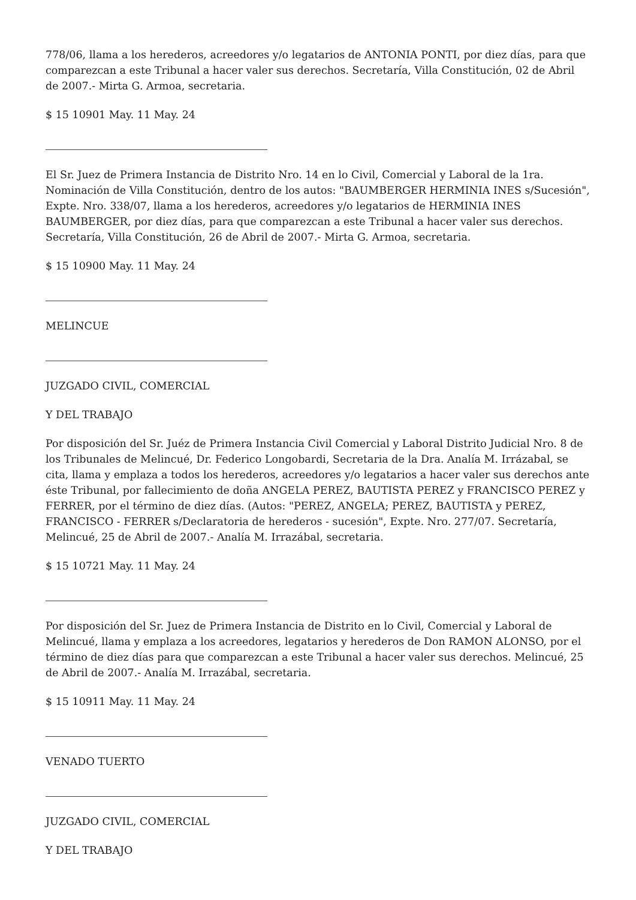778/06, llama a los herederos, acreedores y/o legatarios de ANTONIA PONTI, por diez días, para que comparezcan a este Tribunal a hacer valer sus derechos. Secretaría, Villa Constitución, 02 de Abril de 2007.- Mirta G. Armoa, secretaria.
$ 15 10901 May. 11 May. 24
El Sr. Juez de Primera Instancia de Distrito Nro. 14 en lo Civil, Comercial y Laboral de la 1ra. Nominación de Villa Constitución, dentro de los autos: "BAUMBERGER HERMINIA INES s/Sucesión", Expte. Nro. 338/07, llama a los herederos, acreedores y/o legatarios de HERMINIA INES BAUMBERGER, por diez días, para que comparezcan a este Tribunal a hacer valer sus derechos. Secretaría, Villa Constitución, 26 de Abril de 2007.- Mirta G. Armoa, secretaria.
$ 15 10900 May. 11 May. 24
MELINCUE
JUZGADO CIVIL, COMERCIAL
Y DEL TRABAJO
Por disposición del Sr. Juéz de Primera Instancia Civil Comercial y Laboral Distrito Judicial Nro. 8 de los Tribunales de Melincué, Dr. Federico Longobardi, Secretaria de la Dra. Analía M. Irrázabal, se cita, llama y emplaza a todos los herederos, acreedores y/o legatarios a hacer valer sus derechos ante éste Tribunal, por fallecimiento de doña ANGELA PEREZ, BAUTISTA PEREZ y FRANCISCO PEREZ y FERRER, por el término de diez días. (Autos: "PEREZ, ANGELA; PEREZ, BAUTISTA y PEREZ, FRANCISCO - FERRER s/Declaratoria de herederos - sucesión", Expte. Nro. 277/07. Secretaría, Melincué, 25 de Abril de 2007.- Analía M. Irrazábal, secretaria.
$ 15 10721 May. 11 May. 24
Por disposición del Sr. Juez de Primera Instancia de Distrito en lo Civil, Comercial y Laboral de Melincué, llama y emplaza a los acreedores, legatarios y herederos de Don RAMON ALONSO, por el término de diez días para que comparezcan a este Tribunal a hacer valer sus derechos. Melincué, 25 de Abril de 2007.- Analía M. Irrazábal, secretaria.
$ 15 10911 May. 11 May. 24
VENADO TUERTO
JUZGADO CIVIL, COMERCIAL
Y DEL TRABAJO